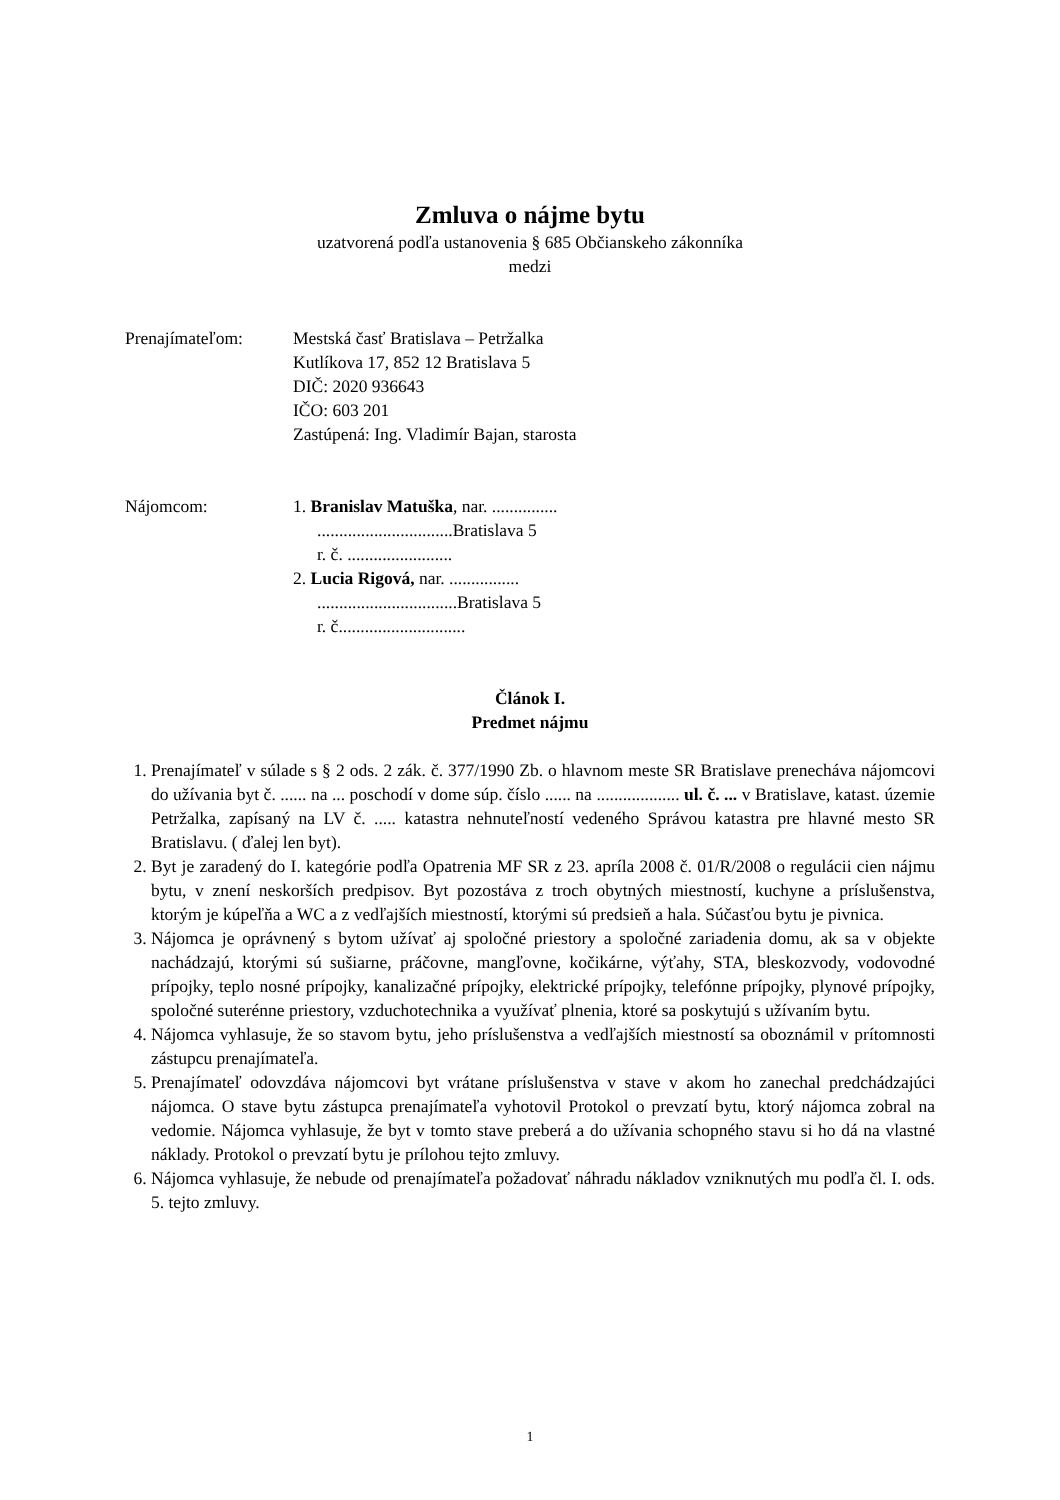Zmluva o nájme bytu
uzatvorená podľa ustanovenia § 685 Občianskeho zákonníka
medzi
Prenajímateľom: Mestská časť Bratislava – Petržalka
Kutlíkova 17, 852 12 Bratislava 5
DIČ: 2020 936643
IČO: 603 201
Zastúpená: Ing. Vladimír Bajan, starosta
Nájomcom: 1. Branislav Matuška, nar. ...............
...............................Bratislava 5
r. č. ........................
2. Lucia Rigová, nar. ................
................................Bratislava 5
r. č.............................
Článok I.
Predmet nájmu
1. Prenajímateľ v súlade s § 2 ods. 2 zák. č. 377/1990 Zb. o hlavnom meste SR Bratislave prenecháva nájomcovi do užívania byt č. ...... na ... poschodí v dome súp. číslo ...... na ................... ul. č. ... v Bratislave, katast. územie Petržalka, zapísaný na LV č. ..... katastra nehnuteľností vedeného Správou katastra pre hlavné mesto SR Bratislavu. ( ďalej len byt).
2. Byt je zaradený do I. kategórie podľa Opatrenia MF SR z 23. apríla 2008 č. 01/R/2008 o regulácii cien nájmu bytu, v znení neskorších predpisov. Byt pozostáva z troch obytných miestností, kuchyne a príslušenstva, ktorým je kúpeľňa a WC a z vedľajších miestností, ktorými sú predsieň a hala. Súčasťou bytu je pivnica.
3. Nájomca je oprávnený s bytom užívať aj spoločné priestory a spoločné zariadenia domu, ak sa v objekte nachádzajú, ktorými sú sušiarne, práčovne, mangľovne, kočikárne, výťahy, STA, bleskozvody, vodovodné prípojky, teplo nosné prípojky, kanalizačné prípojky, elektrické prípojky, telefónne prípojky, plynové prípojky, spoločné suterénne priestory, vzduchotechnika a využívať plnenia, ktoré sa poskytujú s užívaním bytu.
4. Nájomca vyhlasuje, že so stavom bytu, jeho príslušenstva a vedľajších miestností sa oboznámil v prítomnosti zástupcu prenajímateľa.
5. Prenajímateľ odovzdáva nájomcovi byt vrátane príslušenstva v stave v akom ho zanechal predchádzajúci nájomca. O stave bytu zástupca prenajímateľa vyhotovil Protokol o prevzatí bytu, ktorý nájomca zobral na vedomie. Nájomca vyhlasuje, že byt v tomto stave preberá a do užívania schopného stavu si ho dá na vlastné náklady. Protokol o prevzatí bytu je prílohou tejto zmluvy.
6. Nájomca vyhlasuje, že nebude od prenajímateľa požadovať náhradu nákladov vzniknutých mu podľa čl. I. ods. 5. tejto zmluvy.
1